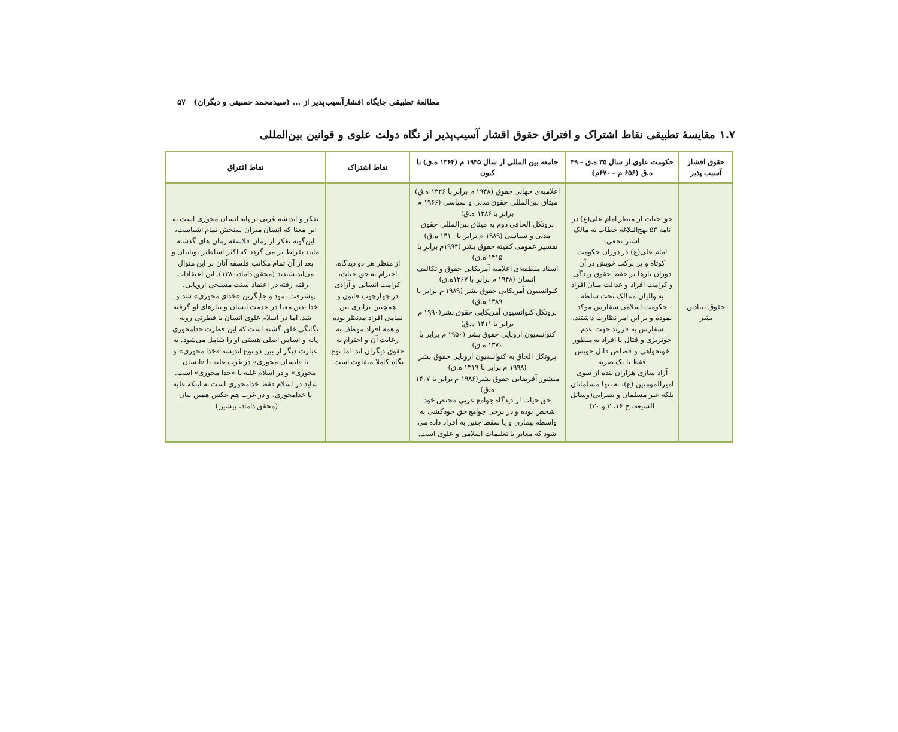مطالعهٔ تطبیقی جایگاه اقشارآسیب‌پذیر از ... (سیدمحمد حسینی و دیگران) ۵۷
۱.۷ مقایسهٔ تطبیقی نقاط اشتراک و افتراق حقوق اقشار آسیب‌پذیر از نگاه دولت علوی و قوانین بین‌المللی
| حقوق اقشار آسیب پذیر | حکومت علوی از سال ۳۵ ه.ق – ۴۹ ه.ق (۶۵۶ م – ۶۷۰م) | جامعه بین المللی از سال ۱۹۴۵ م (۱۳۶۴ ه.ق) تا کنون | نقاط اشتراک | نقاط افتراق |
| --- | --- | --- | --- | --- |
| حقوق بنیادین بشر | حق حیات از منظر امام علی(ع) در نامه ۵۳ نهج‌البلاغه خطاب به مالک اشتر نخعی. امام علی(ع) در دوران حکومت کوتاه و پر برکت خویش در آن دوران بارها بر حفظ حقوق زندگی و کرامت افراد و عدالت میان افراد به والیان ممالک تحت سلطه حکومت اسلامی سفارش موکد نموده و بر این امر نظارت داشتند. سفارش به فرزند جهت عدم خونریزی و قتال با افراد به منظور خونخواهی و قصاص قاتل خویش فقط با یک ضربه آزاد سازی هزاران بنده از سوی امیرالمومنین (ع)، نه تنها مسلمانان بلکه غیر مسلمان و نصرانی(وسائل الشیعه، ج ۱۶، ۳ و ۳۰) | اعلامیه‌ی جهانی حقوق (۱۹۴۸ م برابر با ۱۳۲۶ ه.ق) میثاق بین‌المللی حقوق مدنی و سیاسی (۱۹۶۶ م برابر با ۱۳۸۶ ه.ق) پروتکل الحاقی دوم به میثاق بین‌المللی حقوق مدنی و سیاسی (۱۹۸۹ م برابر با ۱۴۱۰ ه.ق) تفسیر عمومی کمیته حقوق بشر (۱۹۹۴م برابر با ۱۴۱۵ ه.ق) اسناد منطقه‌ای اعلامیه آمریکایی حقوق و تکالیف انسان (۱۹۴۸ م برابر با ۱۳۶۷ه.ق) کنوانسیون آمریکایی حقوق بشر (۱۹۸۹ م برابر با ۱۳۸۹ ه.ق) پروتکل کنوانسیون آمریکایی حقوق بشر(۱۹۹۰ م برابر با ۱۴۱۱ ه.ق) کنوانسیون اروپایی حقوق بشر (۱۹۵۰ م برابر با ۱۳۷۰ ه.ق) پروتکل الحاق به کنوانسیون اروپایی حقوق بشر (۱۹۹۸ م برابر با ۱۴۱۹ ه.ق) منشور آفریقایی حقوق بشر(۱۹۸۶ م برابر با ۱۴۰۷ ه.ق) حق حیات از دیدگاه جوامع غربی مختص خود شخص بوده و در برخی جوامع حق خودکشی به واسطه بیماری و یا سقط جنین به افراد داده می شود که مغایر با تعلیمات اسلامی و علوی است. | از منظر هر دو دیدگاه، احترام به حق حیات، کرامت انسانی و آزادی در چهارچوب قانون و همچنین برابری بین تمامی افراد مدنظر بوده و همه افراد موظف به رعایت آن و احترام به حقوق دیگران اند. اما نوع نگاه کاملا متفاوت است. | تفکر و اندیشه غربی بر پایه انسان محوری است به این معنا که انسان میزان سنجش تمام اشیاست، این‌گونه تفکر از زمان فلاسفه زمان های گذشته مانند بقراط بر می گردد که اکثر اساطیر یونانیان و بعد از آن تمام مکاتب فلسفه آنان بر این منوال می‌اندیشیدند (محقق داماد،۱۳۸۰). این اعتقادات رفته رفته در اعتقاد سنت مسیحی اروپایی، پیشرفت نمود و جایگزین «خدای محوری» شد و خدا بدین معنا در خدمت انسان و نیازهای او گرفته شد. اما در اسلام علوی انسان با فطرتی روبه یگانگی خلق گشته است که این فطرت خدامحوری پایه و اساس اصلی هستی او را شامل می‌شود. به عبارت دیگر از بین دو نوع اندیشه «خدا محوری» و یا «انسان محوری» در غرب غلبه با «انسان محوری» و در اسلام غلبه با «خدا محوری» است. شاید در اسلام فقط خدامحوری است نه اینکه غلبه با خدامحوری، و در غرب هم عکس همین بیان (محقق داماد، پیشین). |